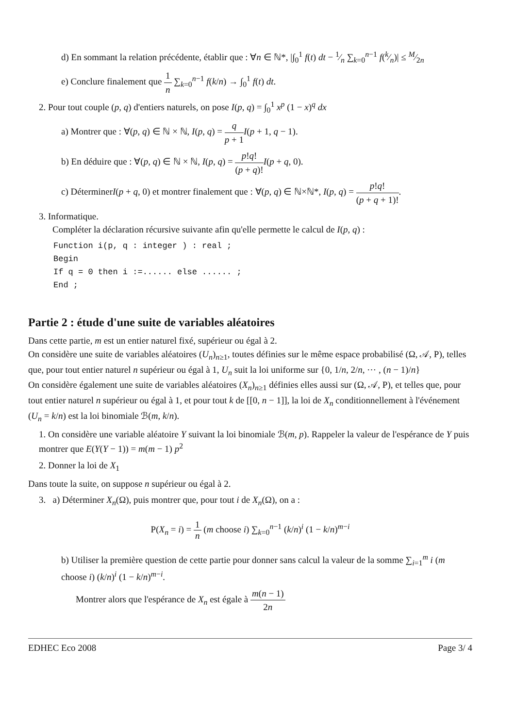d) En sommant la relation précédente, établir que : ∀n ∈ ℕ*, |∫<sub>0</sub><sup>1</sup> f(t) dt − 1⁄n ∑<sub>k=0</sub><sup>n−1</sup> f(k⁄n)| ≤ M⁄2n
e) Conclure finalement que 1 n ∑<sub>k=0</sub><sup>n−1</sup> f(k/n) → ∫<sub>0</sub><sup>1</sup> f(t) dt.
2. Pour tout couple (p, q) d'entiers naturels, on pose I(p, q) = ∫<sub>0</sub><sup>1</sup> x<sup>p</sup> (1 − x)<sup>q</sup> dx
a) Montrer que : ∀(p, q) ∈ ℕ × ℕ, I(p, q) = q p + 1 I(p + 1, q − 1).
b) En déduire que : ∀(p, q) ∈ ℕ × ℕ, I(p, q) = p!q! (p + q)!I(p + q, 0).
c) DéterminerI(p + q, 0) et montrer finalement que : ∀(p, q) ∈ ℕ×ℕ*, I(p, q) = p!q! (p + q + 1)!.
3. Informatique.
Compléter la déclaration récursive suivante afin qu'elle permette le calcul de I(p, q) :
Function i(p, q : integer ) : real ;
Begin
If q = 0 then i :=...... else ...... ;
End ;
Partie 2 : étude d'une suite de variables aléatoires
Dans cette partie, m est un entier naturel fixé, supérieur ou égal à 2.
On considère une suite de variables aléatoires (U<sub>n</sub>)<sub>n≥1</sub>, toutes définies sur le même espace probabilisé (Ω, 𝒜, P), telles que, pour tout entier naturel n supérieur ou égal à 1, U<sub>n</sub> suit la loi uniforme sur {0, 1/n, 2/n, ⋯ , (n − 1)/n}
On considère également une suite de variables aléatoires (X<sub>n</sub>)<sub>n≥1</sub> définies elles aussi sur (Ω, 𝒜, P), et telles que, pour tout entier naturel n supérieur ou égal à 1, et pour tout k de [[0, n − 1]], la loi de X<sub>n</sub> conditionnellement à l'événement (U<sub>n</sub> = k/n) est la loi binomiale ℬ(m, k/n).
1. On considère une variable aléatoire Y suivant la loi binomiale ℬ(m, p). Rappeler la valeur de l'espérance de Y puis montrer que E(Y(Y − 1)) = m(m − 1) p<sup>2</sup>
2. Donner la loi de X<sub>1</sub>
Dans toute la suite, on suppose n supérieur ou égal à 2.
3. a) Déterminer X<sub>n</sub>(Ω), puis montrer que, pour tout i de X<sub>n</sub>(Ω), on a :
P(X<sub>n</sub> = i) = 1 n (m choose i) ∑<sub>k=0</sub><sup>n−1</sup> (k/n)<sup>i</sup> (1 − k/n)<sup>m−i</sup>
b) Utiliser la première question de cette partie pour donner sans calcul la valeur de la somme ∑<sub>i=1</sub><sup>m</sup> i (m choose i) (k/n)<sup>i</sup> (1 − k/n)<sup>m−i</sup>.
Montrer alors que l'espérance de X<sub>n</sub> est égale à m(n − 1) 2n
EDHEC Eco 2008 Page 3/ 4